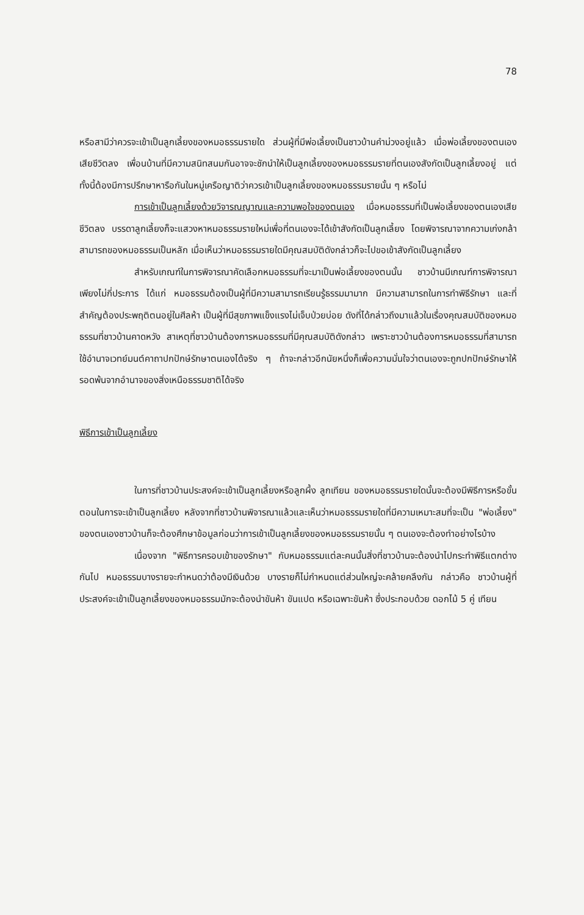78
หรือสามีว่าควรจะเข้าเป็นลูกเลี้ยงของหมอธรรมรายใด ส่วนผู้ที่มีพ่อเลี้ยงเป็นชาวบ้านคำม่วงอยู่แล้ว เมื่อพ่อเลี้ยงของตนเองเสียชีวิตลง เพื่อนบ้านที่มีความสนิทสนมกันอาจจะชักนำให้เป็นลูกเลี้ยงของหมอธรรมรายที่ตนเองสังกัดเป็นลูกเลี้ยงอยู่ แต่ทั้งนี้ต้องมีการปรึกษาหารือกันในหมู่เครือญาติว่าควรเข้าเป็นลูกเลี้ยงของหมอธรรมรายนั้น ๆ หรือไม่
การเข้าเป็นลูกเลี้ยงด้วยวิจารณญาณและความพอใจของตนเอง เมื่อหมอธรรมที่เป็นพ่อเลี้ยงของตนเองเสียชีวิตลง บรรดาลูกเลี้ยงก็จะแสวงหาหมอธรรมรายใหม่เพื่อที่ตนเองจะได้เข้าสังกัดเป็นลูกเลี้ยง โดยพิจารณาจากความเก่งกล้าสามารถของหมอธรรมเป็นหลัก เมื่อเห็นว่าหมอธรรมรายใดมีคุณสมบัติดังกล่าวก็จะไปขอเข้าสังกัดเป็นลูกเลี้ยง
สำหรับเกณฑ์ในการพิจารณาคัดเลือกหมอธรรมที่จะมาเป็นพ่อเลี้ยงของตนนั้น ชาวบ้านมีเกณฑ์การพิจารณาเพียงไม่กี่ประการ ได้แก่ หมอธรรมต้องเป็นผู้ที่มีความสามารถเรียนรู้ธรรมมามาก มีความสามารถในการทำพิธีรักษา และที่สำคัญต้องประพฤติตนอยู่ในศีลห้า เป็นผู้ที่มีสุขภาพแข็งแรงไม่เจ็บป่วยบ่อย ดังที่ได้กล่าวถึงมาแล้วในเรื่องคุณสมบัติของหมอธรรมที่ชาวบ้านคาดหวัง สาเหตุที่ชาวบ้านต้องการหมอธรรมที่มีคุณสมบัติดังกล่าว เพราะชาวบ้านต้องการหมอธรรมที่สามารถใช้อำนาจเวทย์มนต์คาถาปกปักษ์รักษาตนเองได้จริง ๆ ถ้าจะกล่าวอีกนัยหนึ่งก็เพื่อความมั่นใจว่าตนเองจะถูกปกปักษ์รักษาให้รอดพ้นจากอำนาจของสิ่งเหนือธรรมชาติได้จริง
พิธีการเข้าเป็นลูกเลี้ยง
ในการที่ชาวบ้านประสงค์จะเข้าเป็นลูกเลี้ยงหรือลูกผึ้ง ลูกเทียน ของหมอธรรมรายใดนั้นจะต้องมีพิธีการหรือขั้นตอนในการจะเข้าเป็นลูกเลี้ยง หลังจากที่ชาวบ้านพิจารณาแล้วและเห็นว่าหมอธรรมรายใดที่มีความเหมาะสมที่จะเป็น "พ่อเลี้ยง" ของตนเองชาวบ้านก็จะต้องศึกษาข้อมูลก่อนว่าการเข้าเป็นลูกเลี้ยงของหมอธรรมรายนั้น ๆ ตนเองจะต้องทำอย่างไรบ้าง
เนื่องจาก "พิธีการครอบเข้าของรักษา" กับหมอธรรมแต่ละคนนั้นสิ่งที่ชาวบ้านจะต้องนำไปกระทำพิธีแตกต่างกันไป หมอธรรมบางรายจะกำหนดว่าต้องมีเงินด้วย บางรายก็ไม่กำหนดแต่ส่วนใหญ่จะคล้ายคลึงกัน กล่าวคือ ชาวบ้านผู้ที่ประสงค์จะเข้าเป็นลูกเลี้ยงของหมอธรรมมักจะต้องนำขันห้า ขันแปด หรือเฉพาะขันห้า ซึ่งประกอบด้วย ดอกไม้ 5 คู่ เทียน